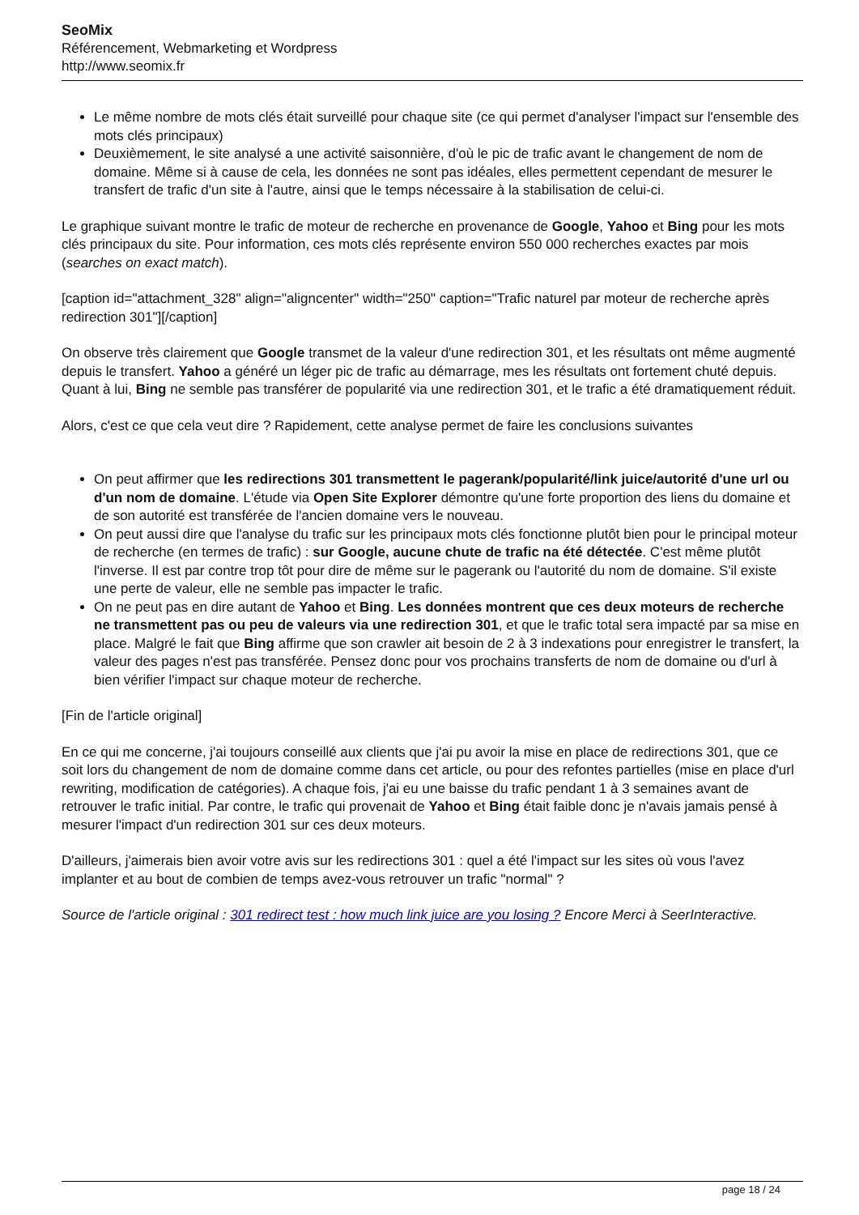SeoMix
Référencement, Webmarketing et Wordpress
http://www.seomix.fr
Le même nombre de mots clés était surveillé pour chaque site (ce qui permet d'analyser l'impact sur l'ensemble des mots clés principaux)
Deuxièmement, le site analysé a une activité saisonnière, d'où le pic de trafic avant le changement de nom de domaine. Même si à cause de cela, les données ne sont pas idéales, elles permettent cependant de mesurer le transfert de trafic d'un site à l'autre, ainsi que le temps nécessaire à la stabilisation de celui-ci.
Le graphique suivant montre le trafic de moteur de recherche en provenance de Google, Yahoo et Bing pour les mots clés principaux du site. Pour information, ces mots clés représente environ 550 000 recherches exactes par mois (searches on exact match).
[caption id="attachment_328" align="aligncenter" width="250" caption="Trafic naturel par moteur de recherche après redirection 301"][/caption]
On observe très clairement que Google transmet de la valeur d'une redirection 301, et les résultats ont même augmenté depuis le transfert. Yahoo a généré un léger pic de trafic au démarrage, mes les résultats ont fortement chuté depuis. Quant à lui, Bing ne semble pas transférer de popularité via une redirection 301, et le trafic a été dramatiquement réduit.
Alors, c'est ce que cela veut dire ? Rapidement, cette analyse permet de faire les conclusions suivantes
On peut affirmer que les redirections 301 transmettent le pagerank/popularité/link juice/autorité d'une url ou d'un nom de domaine. L'étude via Open Site Explorer démontre qu'une forte proportion des liens du domaine et de son autorité est transférée de l'ancien domaine vers le nouveau.
On peut aussi dire que l'analyse du trafic sur les principaux mots clés fonctionne plutôt bien pour le principal moteur de recherche (en termes de trafic) : sur Google, aucune chute de trafic na été détectée. C'est même plutôt l'inverse. Il est par contre trop tôt pour dire de même sur le pagerank ou l'autorité du nom de domaine. S'il existe une perte de valeur, elle ne semble pas impacter le trafic.
On ne peut pas en dire autant de Yahoo et Bing. Les données montrent que ces deux moteurs de recherche ne transmettent pas ou peu de valeurs via une redirection 301, et que le trafic total sera impacté par sa mise en place. Malgré le fait que Bing affirme que son crawler ait besoin de 2 à 3 indexations pour enregistrer le transfert, la valeur des pages n'est pas transférée. Pensez donc pour vos prochains transferts de nom de domaine ou d'url à bien vérifier l'impact sur chaque moteur de recherche.
[Fin de l'article original]
En ce qui me concerne, j'ai toujours conseillé aux clients que j'ai pu avoir la mise en place de redirections 301, que ce soit lors du changement de nom de domaine comme dans cet article, ou pour des refontes partielles (mise en place d'url rewriting, modification de catégories). A chaque fois, j'ai eu une baisse du trafic pendant 1 à 3 semaines avant de retrouver le trafic initial. Par contre, le trafic qui provenait de Yahoo et Bing était faible donc je n'avais jamais pensé à mesurer l'impact d'un redirection 301 sur ces deux moteurs.
D'ailleurs, j'aimerais bien avoir votre avis sur les redirections 301 : quel a été l'impact sur les sites où vous l'avez implanter et au bout de combien de temps avez-vous retrouver un trafic "normal" ?
Source de l'article original : 301 redirect test : how much link juice are you losing ? Encore Merci à SeerInteractive.
page 18 / 24